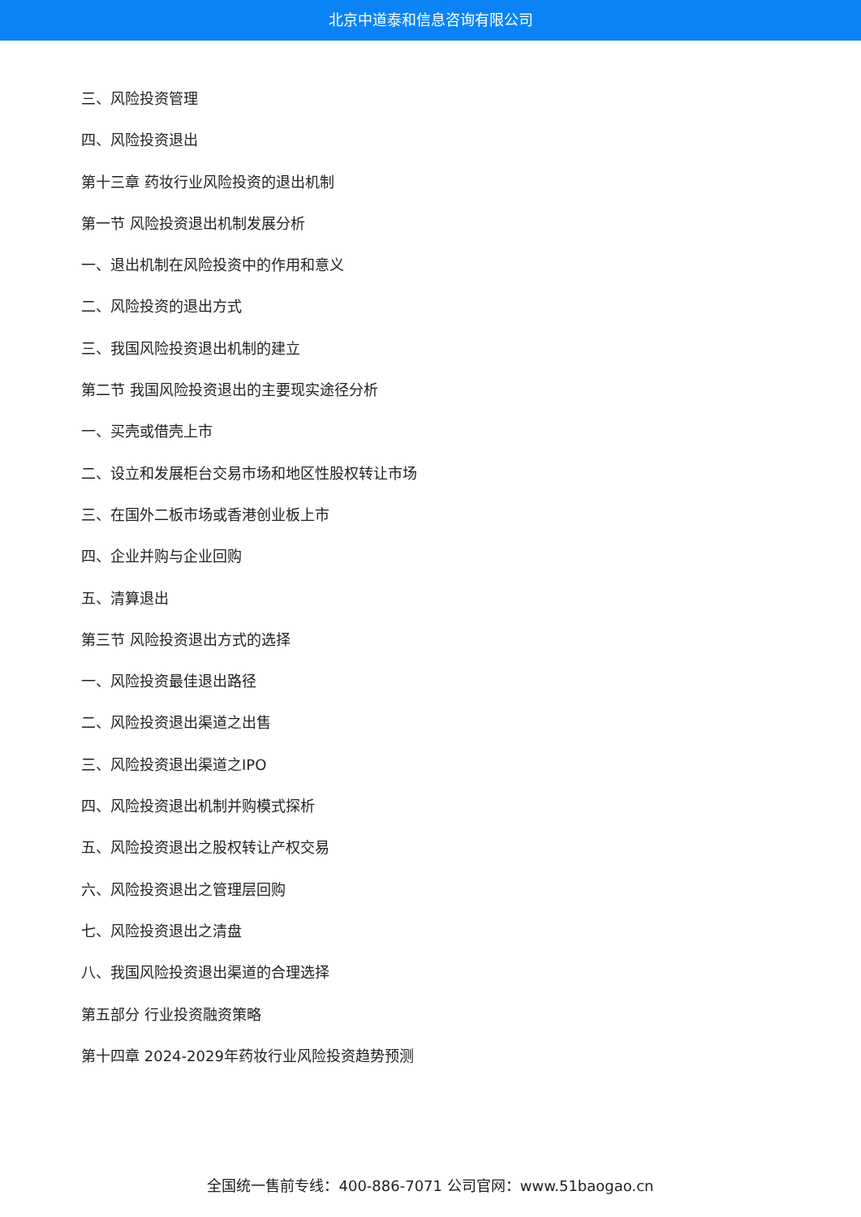北京中道泰和信息咨询有限公司
三、风险投资管理
四、风险投资退出
第十三章 药妆行业风险投资的退出机制
第一节 风险投资退出机制发展分析
一、退出机制在风险投资中的作用和意义
二、风险投资的退出方式
三、我国风险投资退出机制的建立
第二节 我国风险投资退出的主要现实途径分析
一、买壳或借壳上市
二、设立和发展柜台交易市场和地区性股权转让市场
三、在国外二板市场或香港创业板上市
四、企业并购与企业回购
五、清算退出
第三节 风险投资退出方式的选择
一、风险投资最佳退出路径
二、风险投资退出渠道之出售
三、风险投资退出渠道之IPO
四、风险投资退出机制并购模式探析
五、风险投资退出之股权转让产权交易
六、风险投资退出之管理层回购
七、风险投资退出之清盘
八、我国风险投资退出渠道的合理选择
第五部分 行业投资融资策略
第十四章 2024-2029年药妆行业风险投资趋势预测
全国统一售前专线：400-886-7071 公司官网：www.51baogao.cn